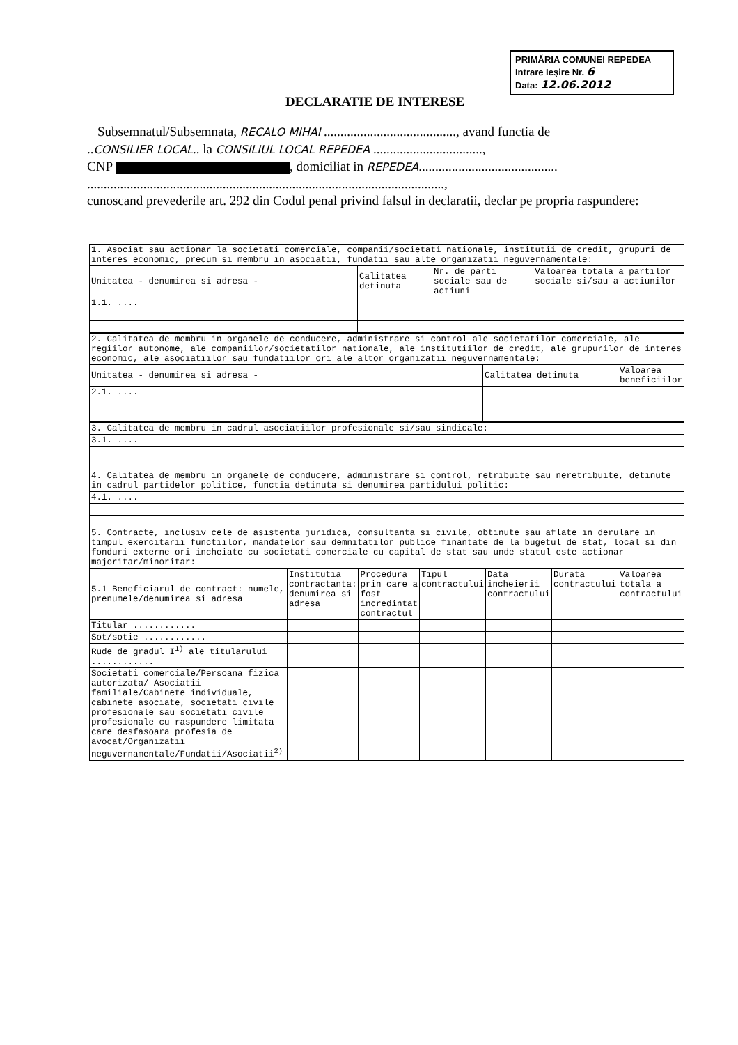PRIMĂRIA COMUNEI REPEDEA
Intrare Ieşire Nr. 6
Data: 12.06.2012
DECLARATIE DE INTERESE
Subsemnatul/Subsemnata, RECALO MIHAI ........................................, avand functia de
..CONSILIER LOCAL.. la CONSILIUL LOCAL REPEDEA .................................,
CNP , domiciliat in REPEDEA..........................................
............................................................................................................,
cunoscand prevederile art. 292 din Codul penal privind falsul in declaratii, declar pe propria raspundere:
| 1. Asociat sau actionar la societati comerciale, companii/societati nationale, institutii de credit, grupuri de interes economic, precum si membru in asociatii, fundatii sau alte organizatii neguvernamentale: | | | |
| Unitatea - denumirea si adresa - | Calitatea detinuta | Nr. de parti sociale sau de actiuni | Valoarea totala a partilor sociale si/sau a actiunilor |
| 1.1. .... | | | |
| 2. Calitatea de membru in organele de conducere, administrare si control ale societatilor comerciale, ale regiilor autonome, ale companiilor/societatilor nationale, ale institutiilor de credit, ale grupurilor de interes economic, ale asociatiilor sau fundatiilor ori ale altor organizatii neguvernamentale: | | |
| Unitatea - denumirea si adresa - | Calitatea detinuta | Valoarea beneficiilor |
| 2.1. .... | | |
| 3. Calitatea de membru in cadrul asociatiilor profesionale si/sau sindicale: |
| 3.1. .... |
| 4. Calitatea de membru in organele de conducere, administrare si control, retribuite sau neretribuite, detinute in cadrul partidelor politice, functia detinuta si denumirea partidului politic: |
| 4.1. .... |
| 5. Contracte, inclusiv cele de asistenta juridica, consultanta si civile, obtinute sau aflate in derulare in timpul exercitarii functiilor, mandatelor sau demnitatilor publice finantate de la bugetul de stat, local si din fonduri externe ori incheiate cu societati comerciale cu capital de stat sau unde statul este actionar majoritar/minoritar: |
| 5.1 Beneficiarul de contract: numele, prenumele/denumirea si adresa | Institutia contractanta: denumirea si adresa | Procedura prin care a fost incredintat contractul | Tipul contractului | Data incheierii contractului | Durata contractului | Valoarea totala a contractului |
| Titular ............ | | | | | | |
| Sot/sotie ............ | | | | | | |
| Rude de gradul I<sup>1)</sup> ale titularului ............ | | | | | | |
| Societati comerciale/Persoana fizica autorizata/ Asociatii familiale/Cabinete individuale, cabinete asociate, societati civile profesionale sau societati civile profesionale cu raspundere limitata care desfasoara profesia de avocat/Organizatii neguvernamentale/Fundatii/Asociatii<sup>2)</sup> | | | | | | |